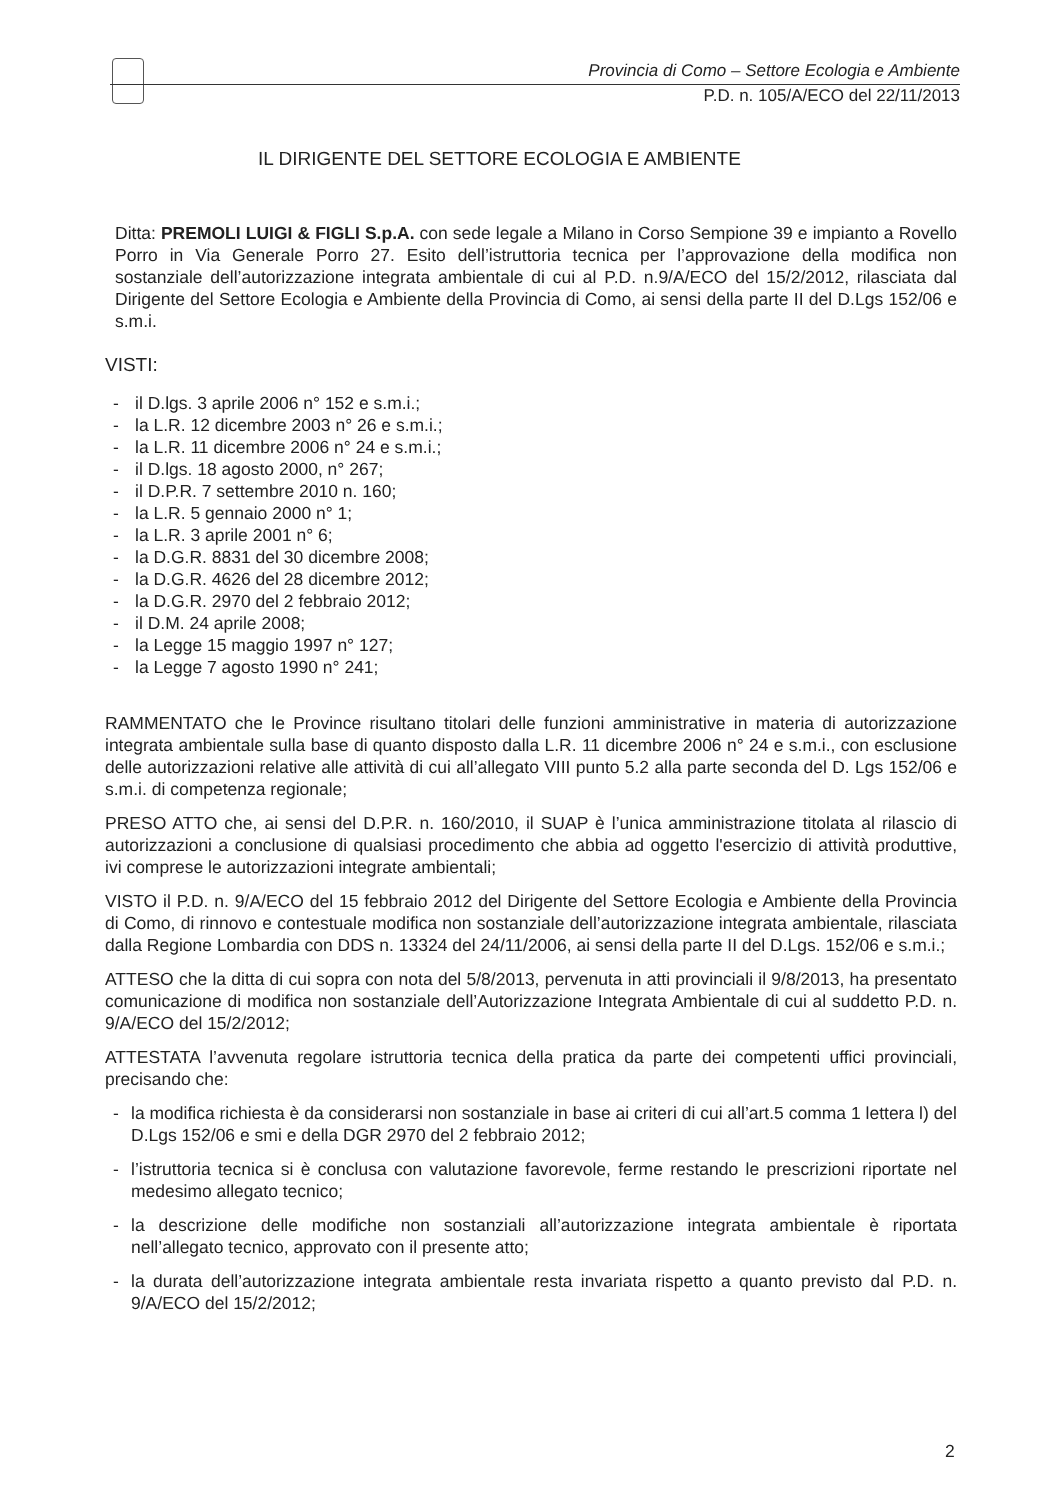Provincia di Como – Settore Ecologia e Ambiente
P.D. n. 105/A/ECO del 22/11/2013
IL DIRIGENTE DEL SETTORE ECOLOGIA E AMBIENTE
Ditta: PREMOLI LUIGI & FIGLI S.p.A. con sede legale a Milano in Corso Sempione 39 e impianto a Rovello Porro in Via Generale Porro 27. Esito dell’istruttoria tecnica per l’approvazione della modifica non sostanziale dell’autorizzazione integrata ambientale di cui al P.D. n.9/A/ECO del 15/2/2012, rilasciata dal Dirigente del Settore Ecologia e Ambiente della Provincia di Como, ai sensi della parte II del D.Lgs 152/06 e s.m.i.
VISTI:
- il D.lgs. 3 aprile 2006 n° 152 e s.m.i.;
- la L.R. 12 dicembre 2003 n° 26 e s.m.i.;
- la L.R. 11 dicembre 2006 n° 24 e s.m.i.;
- il D.lgs. 18 agosto 2000, n° 267;
- il D.P.R. 7 settembre 2010 n. 160;
- la L.R. 5 gennaio 2000 n° 1;
- la L.R. 3 aprile 2001 n° 6;
- la D.G.R. 8831 del 30 dicembre 2008;
- la D.G.R. 4626 del 28 dicembre 2012;
- la D.G.R. 2970 del 2 febbraio 2012;
- il D.M. 24 aprile 2008;
- la Legge 15 maggio 1997 n° 127;
- la Legge 7 agosto 1990 n° 241;
RAMMENTATO che le Province risultano titolari delle funzioni amministrative in materia di autorizzazione integrata ambientale sulla base di quanto disposto dalla L.R. 11 dicembre 2006 n° 24 e s.m.i., con esclusione delle autorizzazioni relative alle attività di cui all’allegato VIII punto 5.2 alla parte seconda del D. Lgs 152/06 e s.m.i. di competenza regionale;
PRESO ATTO che, ai sensi del D.P.R. n. 160/2010, il SUAP è l’unica amministrazione titolata al rilascio di autorizzazioni a conclusione di qualsiasi procedimento che abbia ad oggetto l'esercizio di attività produttive, ivi comprese le autorizzazioni integrate ambientali;
VISTO il P.D. n. 9/A/ECO del 15 febbraio 2012 del Dirigente del Settore Ecologia e Ambiente della Provincia di Como, di rinnovo e contestuale modifica non sostanziale dell’autorizzazione integrata ambientale, rilasciata dalla Regione Lombardia con DDS n. 13324 del 24/11/2006, ai sensi della parte II del D.Lgs. 152/06 e s.m.i.;
ATTESO che la ditta di cui sopra con nota del 5/8/2013, pervenuta in atti provinciali il 9/8/2013, ha presentato comunicazione di modifica non sostanziale dell’Autorizzazione Integrata Ambientale di cui al suddetto P.D. n. 9/A/ECO del 15/2/2012;
ATTESTATA l’avvenuta regolare istruttoria tecnica della pratica da parte dei competenti uffici provinciali, precisando che:
- la modifica richiesta è da considerarsi non sostanziale in base ai criteri di cui all’art.5 comma 1 lettera l) del D.Lgs 152/06 e smi e della DGR 2970 del 2 febbraio 2012;
- l’istruttoria tecnica si è conclusa con valutazione favorevole, ferme restando le prescrizioni riportate nel medesimo allegato tecnico;
- la descrizione delle modifiche non sostanziali all’autorizzazione integrata ambientale è riportata nell’allegato tecnico, approvato con il presente atto;
- la durata dell’autorizzazione integrata ambientale resta invariata rispetto a quanto previsto dal P.D. n. 9/A/ECO del 15/2/2012;
2